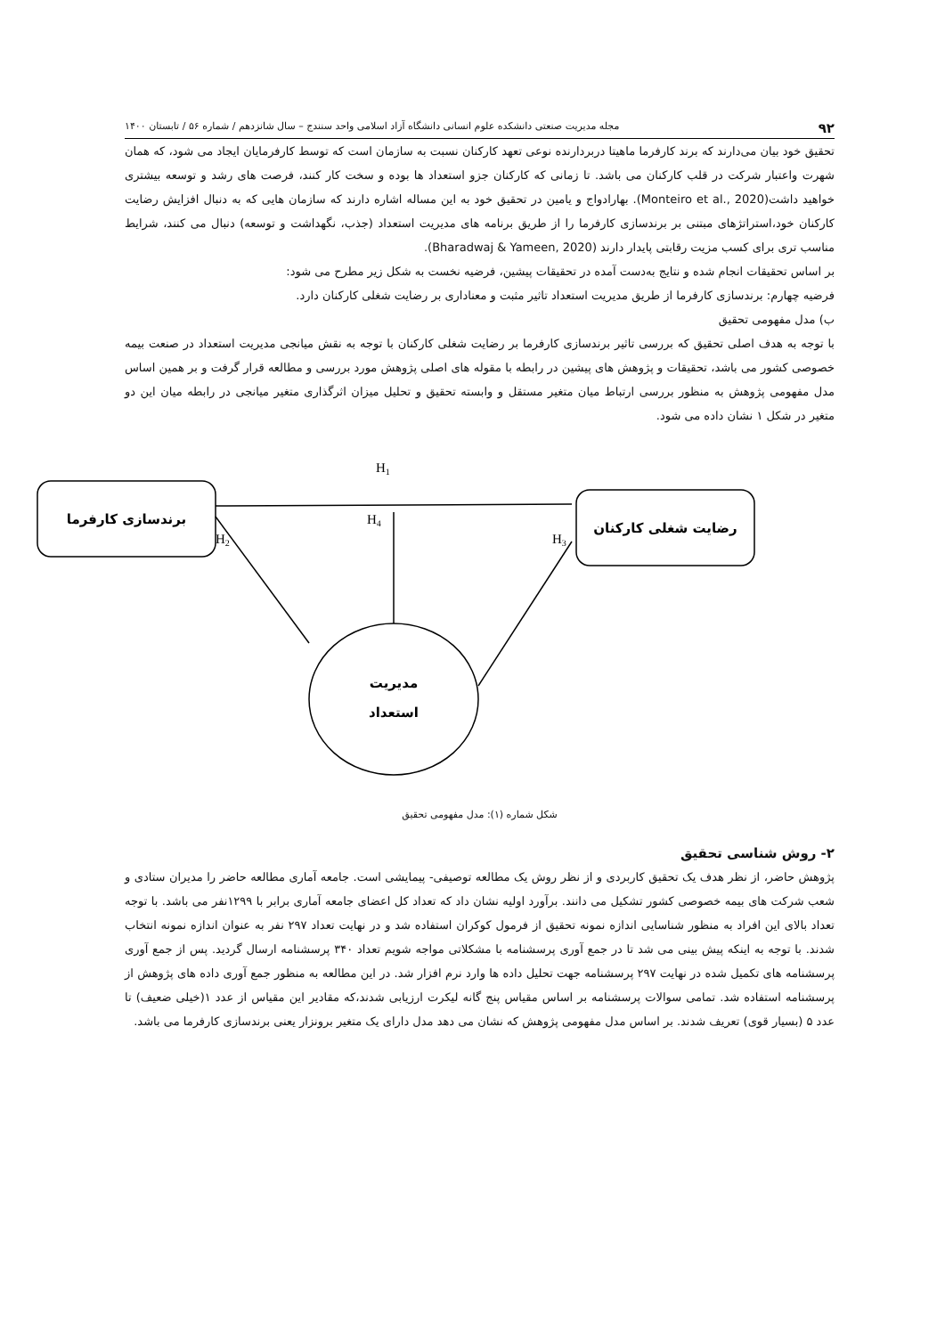۹۲ مجله مدیریت صنعتی دانشکده علوم انسانی دانشگاه آزاد اسلامی واحد سنندج – سال شانزدهم / شماره ۵۶ / تابستان ۱۴۰۰
تحقیق خود بیان می‌دارند که برند کارفرما ماهیتا دربردارنده نوعی تعهد کارکنان نسبت به سازمان است که توسط کارفرمایان ایجاد می شود، که همان شهرت واعتبار شرکت در قلب کارکنان می باشد. تا زمانی که کارکنان جزو استعداد ها بوده و سخت کار کنند، فرصت های رشد و توسعه بیشتری خواهید داشت(Monteiro et al., 2020). بهارادواج و یامین در تحقیق خود به این مساله اشاره دارند که سازمان هایی که به دنبال افزایش رضایت کارکنان خود،استراتژهای مبتنی بر برندسازی کارفرما را از طریق برنامه های مدیریت استعداد (جذب، نگهداشت و توسعه) دنبال می کنند، شرایط مناسب تری برای کسب مزیت رقابتی پایدار دارند (Bharadwaj & Yameen, 2020).
بر اساس تحقیقات انجام شده و نتایج به‌دست آمده در تحقیقات پیشین، فرضیه نخست به شکل زیر مطرح می شود:
فرضیه چهارم: برندسازی کارفرما از طریق مدیریت استعداد تاثیر مثبت و معناداری بر رضایت شغلی کارکنان دارد.
ب) مدل مفهومی تحقیق
با توجه به هدف اصلی تحقیق که بررسی تاثیر برندسازی کارفرما بر رضایت شغلی کارکنان با توجه به نقش میانجی مدیریت استعداد در صنعت بیمه خصوصی کشور می باشد، تحقیقات و پژوهش های پیشین در رابطه با مقوله های اصلی پژوهش مورد بررسی و مطالعه قرار گرفت و بر همین اساس مدل مفهومی پژوهش به منظور بررسی ارتباط میان متغیر مستقل و وابسته تحقیق و تحلیل میزان اثرگذاری متغیر میانجی در رابطه میان این دو متغیر در شکل ۱ نشان داده می شود.
H1
H4
H2
H3
برندسازی کارفرما
رضایت شغلی کارکنان
مدیریت
استعداد
شکل شماره (۱): مدل مفهومی تحقیق
۲- روش شناسی تحقیق
پژوهش حاضر، از نظر هدف یک تحقیق کاربردی و از نظر روش یک مطالعه توصیفی- پیمایشی است. جامعه آماری مطالعه حاضر را مدیران ستادی و شعب شرکت های بیمه خصوصی کشور تشکیل می دانند. برآورد اولیه نشان داد که تعداد کل اعضای جامعه آماری برابر با ۱۲۹۹نفر می باشد. با توجه تعداد بالای این افراد به منظور شناسایی اندازه نمونه تحقیق از فرمول کوکران استفاده شد و در نهایت تعداد ۲۹۷ نفر به عنوان اندازه نمونه انتخاب شدند. با توجه به اینکه پیش بینی می شد تا در جمع آوری پرسشنامه با مشکلاتی مواجه شویم تعداد ۳۴۰ پرسشنامه ارسال گردید. پس از جمع آوری پرسشنامه های تکمیل شده در نهایت ۲۹۷ پرسشنامه جهت تحلیل داده ها وارد نرم افزار شد. در این مطالعه به منظور جمع آوری داده های پژوهش از پرسشنامه استفاده شد. تمامی سوالات پرسشنامه بر اساس مقیاس پنج گانه لیکرت ارزیابی شدند،که مقادیر این مقیاس از عدد ۱(خیلی ضعیف) تا عدد ۵ (بسیار قوی) تعریف شدند. بر اساس مدل مفهومی پژوهش که نشان می دهد مدل دارای یک متغیر برونزار یعنی برندسازی کارفرما می باشد.